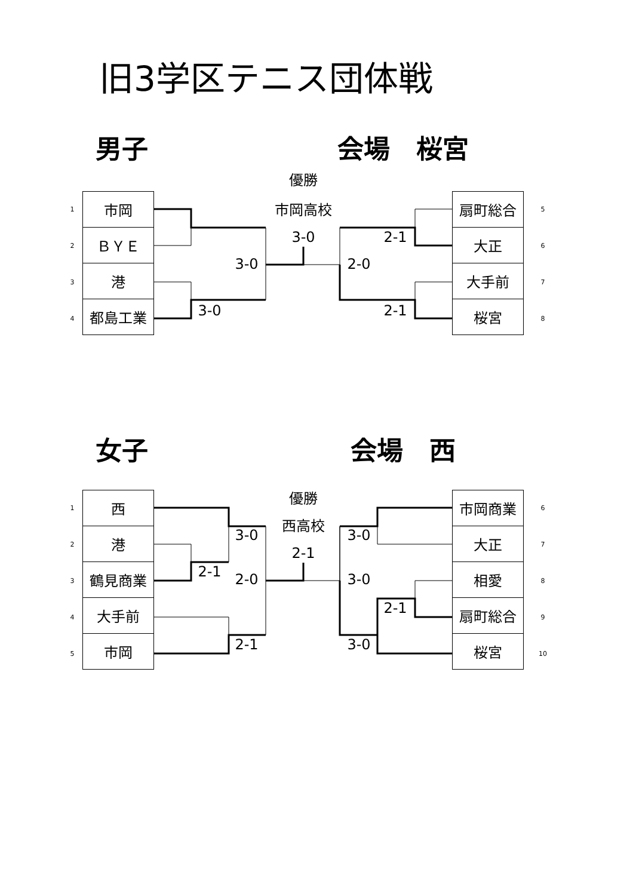旧3学区テニス団体戦
男子 会場　桜宮
1
2
3
4
| 市岡 |
| ＢＹＥ |
| 港 |
| 都島工業 |
優勝
市岡高校
3-0
3-0
3-0
2-1
2-0
2-1
| 扇町総合 |
| 大正 |
| 大手前 |
| 桜宮 |
5
6
7
8
女子 会場　西
1
2
3
4
5
| 西 |
| 港 |
| 鶴見商業 |
| 大手前 |
| 市岡 |
優勝
西高校
2-1
3-0
2-1
2-0
2-1
3-0
3-0
2-1
3-0
| 市岡商業 |
| 大正 |
| 相愛 |
| 扇町総合 |
| 桜宮 |
6
7
8
9
10